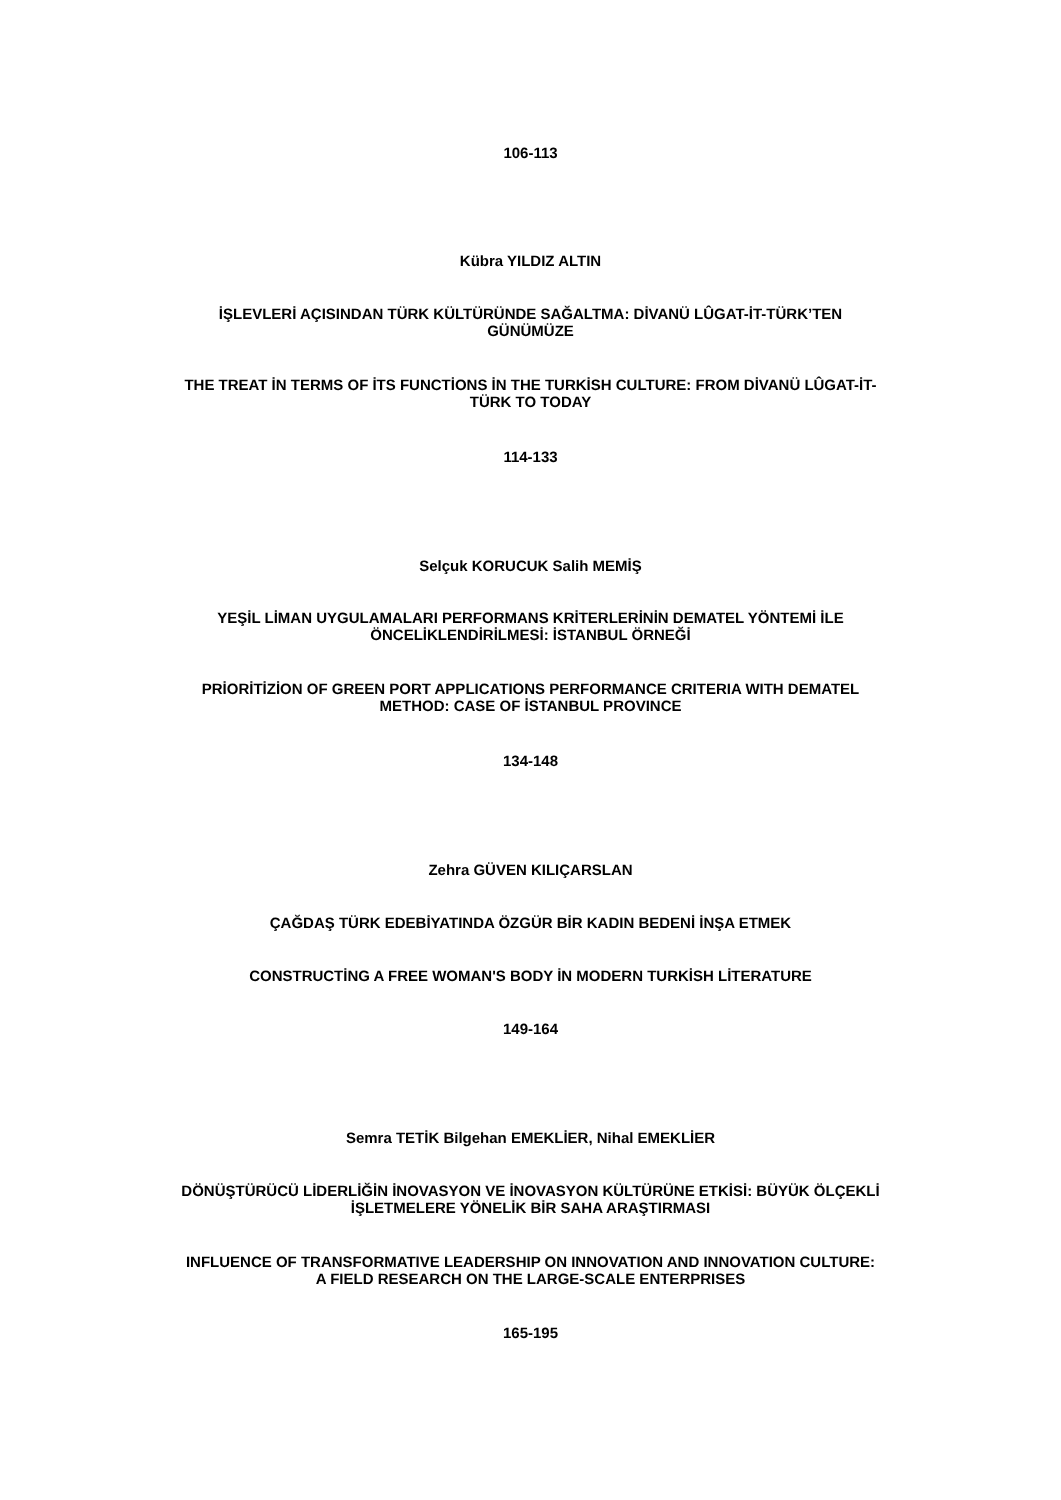106-113
Kübra YILDIZ ALTIN
İŞLEVLERİ AÇISINDAN TÜRK KÜLTÜRÜNDE SAĞALTMA: DİVANÜ LÛGAT-İT-TÜRK’TEN
GÜNÜMÜZE
THE TREAT İN TERMS OF İTS FUNCTİONS İN THE TURKİSH CULTURE: FROM DİVANÜ LÛGAT-İT-
TÜRK TO TODAY
114-133
Selçuk KORUCUK Salih MEMİŞ
YEŞİL LİMAN UYGULAMALARI PERFORMANS KRİTERLERİNİN DEMATEL YÖNTEMİ İLE
ÖNCELİKLENDİRİLMESİ: İSTANBUL ÖRNEĞİ
PRİORİTİZİON OF GREEN PORT APPLICATIONS PERFORMANCE CRITERIA WITH DEMATEL
METHOD: CASE OF İSTANBUL PROVINCE
134-148
Zehra GÜVEN KILIÇARSLAN
ÇAĞDAŞ TÜRK EDEBİYATINDA ÖZGÜR BİR KADIN BEDENİ İNŞA ETMEK
CONSTRUCTİNG A FREE WOMAN'S BODY İN MODERN TURKİSH LİTERATURE
149-164
Semra TETİK Bilgehan EMEKLİER, Nihal EMEKLİER
DÖNÜŞTÜRÜCÜ LİDERLİĞİN İNOVASYON VE İNOVASYON KÜLTÜRÜNE ETKİSİ: BÜYÜK ÖLÇEKLİ
İŞLETMELERE YÖNELİK BİR SAHA ARAŞTIRMASI
INFLUENCE OF TRANSFORMATIVE LEADERSHIP ON INNOVATION AND INNOVATION CULTURE:
A FIELD RESEARCH ON THE LARGE-SCALE ENTERPRISES
165-195